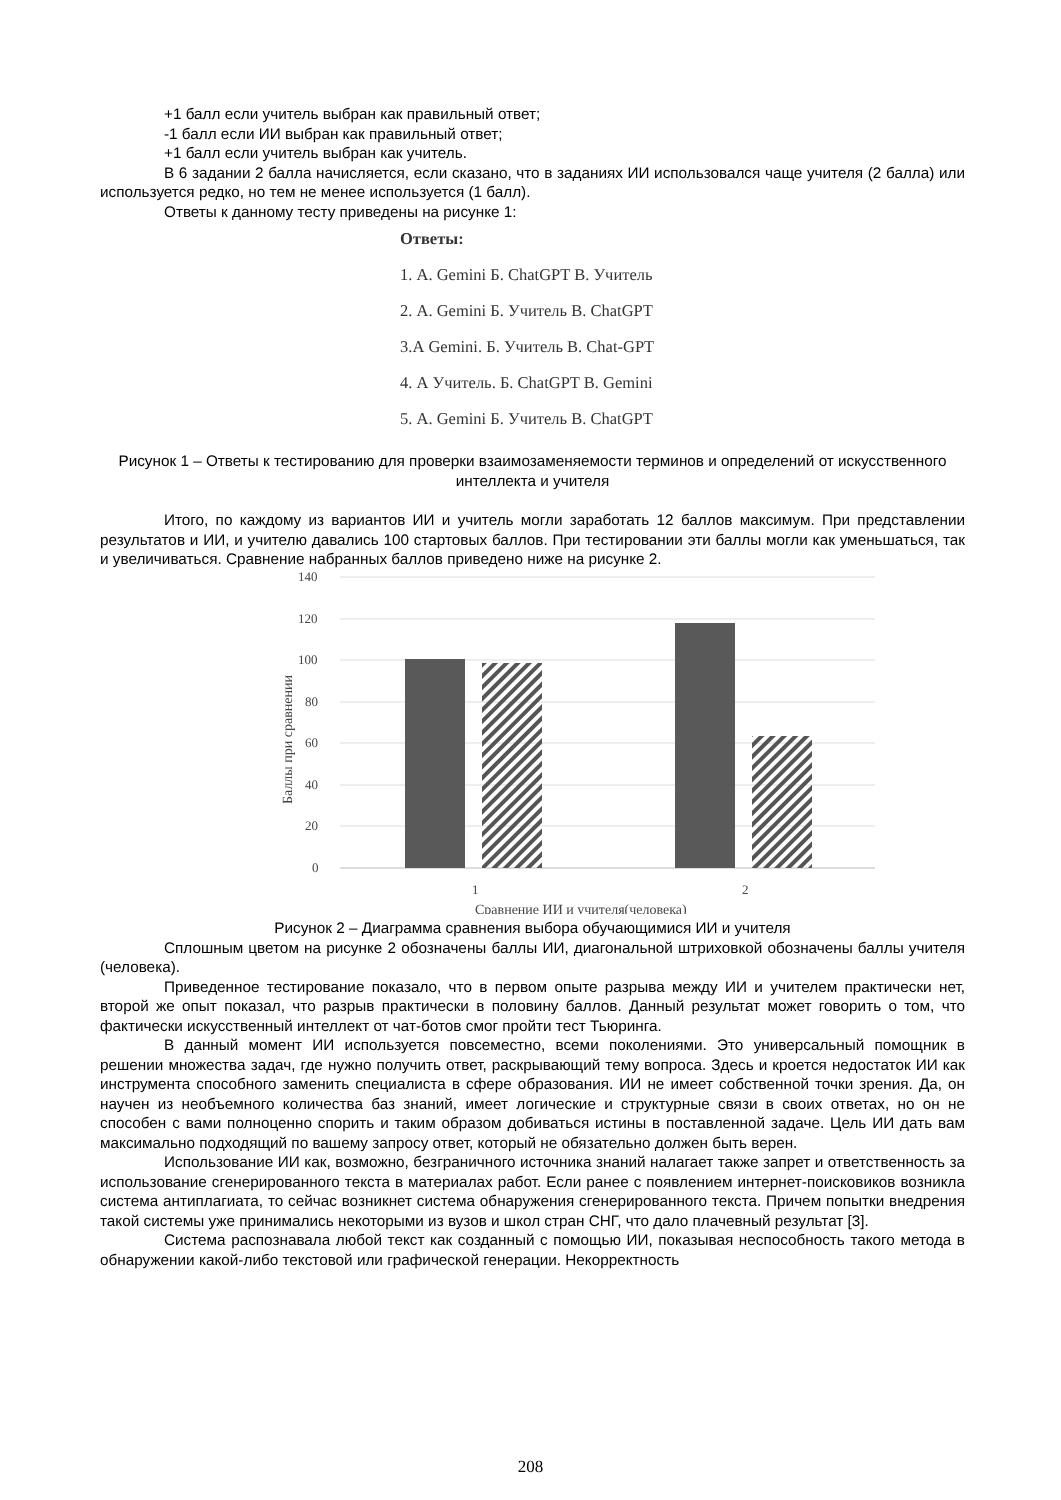+1 балл если учитель выбран как правильный ответ;
-1 балл если ИИ выбран как правильный ответ;
+1 балл если учитель выбран как учитель.
В 6 задании 2 балла начисляется, если сказано, что в заданиях ИИ использовался чаще учителя (2 балла) или используется редко, но тем не менее используется (1 балл).
Ответы к данному тесту приведены на рисунке 1:
Ответы:
1. А. Gemini Б. ChatGPT В. Учитель
2. А. Gemini Б. Учитель В. ChatGPT
3.А Gemini. Б. Учитель В. Chat-GPT
4. А Учитель. Б. ChatGPT В. Gemini
5. А. Gemini Б. Учитель В. ChatGPT
Рисунок 1 – Ответы к тестированию для проверки взаимозаменяемости терминов и определений от искусственного интеллекта и учителя
Итого, по каждому из вариантов ИИ и учитель могли заработать 12 баллов максимум. При представлении результатов и ИИ, и учителю давались 100 стартовых баллов. При тестировании эти баллы могли как уменьшаться, так и увеличиваться. Сравнение набранных баллов приведено ниже на рисунке 2.
140
120
100
80
60
40
20
0
1
2
Сравнение ИИ и учителя(человека)
Баллы при сравнении
Рисунок 2 – Диаграмма сравнения выбора обучающимися ИИ и учителя
Сплошным цветом на рисунке 2 обозначены баллы ИИ, диагональной штриховкой обозначены баллы учителя (человека).
Приведенное тестирование показало, что в первом опыте разрыва между ИИ и учителем практически нет, второй же опыт показал, что разрыв практически в половину баллов. Данный результат может говорить о том, что фактически искусственный интеллект от чат-ботов смог пройти тест Тьюринга.
В данный момент ИИ используется повсеместно, всеми поколениями. Это универсальный помощник в решении множества задач, где нужно получить ответ, раскрывающий тему вопроса. Здесь и кроется недостаток ИИ как инструмента способного заменить специалиста в сфере образования. ИИ не имеет собственной точки зрения. Да, он научен из необъемного количества баз знаний, имеет логические и структурные связи в своих ответах, но он не способен с вами полноценно спорить и таким образом добиваться истины в поставленной задаче. Цель ИИ дать вам максимально подходящий по вашему запросу ответ, который не обязательно должен быть верен.
Использование ИИ как, возможно, безграничного источника знаний налагает также запрет и ответственность за использование сгенерированного текста в материалах работ. Если ранее с появлением интернет-поисковиков возникла система антиплагиата, то сейчас возникнет система обнаружения сгенерированного текста. Причем попытки внедрения такой системы уже принимались некоторыми из вузов и школ стран СНГ, что дало плачевный результат [3].
Система распознавала любой текст как созданный с помощью ИИ, показывая неспособность такого метода в обнаружении какой-либо текстовой или графической генерации. Некорректность
208